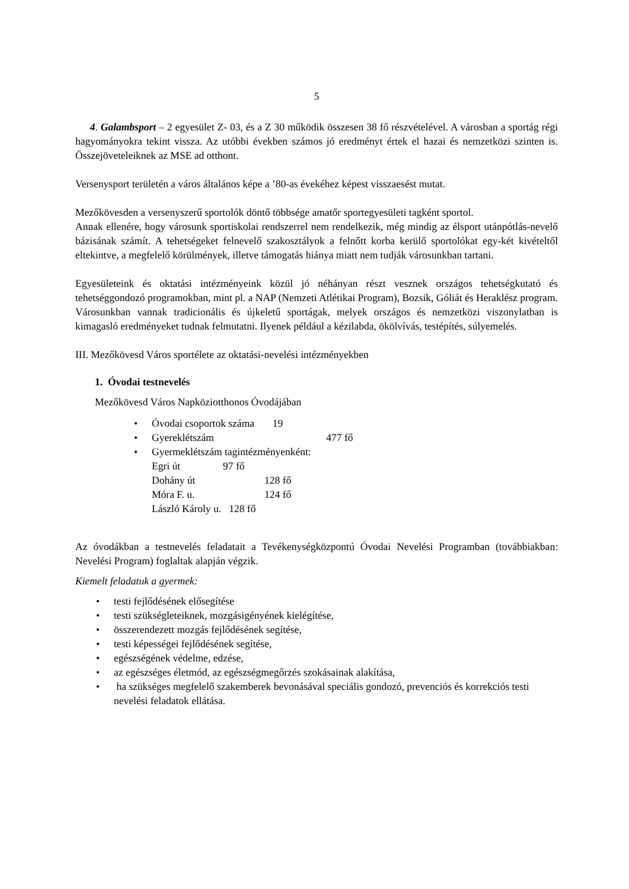5
4. Galambsport – 2 egyesület Z- 03, és a Z 30 működik összesen 38 fő részvételével. A városban a sportág régi hagyományokra tekint vissza. Az utóbbi években számos jó eredményt értek el hazai és nemzetközi szinten is. Összejöveteleiknek az MSE ad otthont.
Versenysport területén a város általános képe a ’80-as évekéhez képest visszaesést mutat.
Mezőkövesden a versenyszerű sportolók döntő többsége amatőr sportegyesületi tagként sportol.
Annak ellenére, hogy városunk sportiskolai rendszerrel nem rendelkezik, még mindig az élsport utánpótlás-nevelő bázisának számít. A tehetségeket felnevelő szakosztályok a felnőtt korba kerülő sportolókat egy-két kivételtől eltekintve, a megfelelő körülmények, illetve támogatás hiánya miatt nem tudják városunkban tartani.
Egyesületeink és oktatási intézményeink közül jó néhányan részt vesznek országos tehetségkutató és tehetséggondozó programokban, mint pl. a NAP (Nemzeti Atlétikai Program), Bozsik, Góliát és Heraklész program.
Városunkban vannak tradicionális és újkeletű sportágak, melyek országos és nemzetközi viszonylatban is kimagasló eredményeket tudnak felmutatni. Ilyenek például a kézilabda, ökölvívás, testépítés, súlyemelés.
III. Mezőkövesd Város sportélete az oktatási-nevelési intézményekben
1. Óvodai testnevelés
Mezőkövesd Város Napköziotthonos Óvodájában
Óvodai csoportok száma 19
Gyereklétszám 477 fő
Gyermeklétszám tagintézményenként:
| Egri út | 97 fő |
| Dohány út | 128 fő |
| Móra F. u. | 124 fő |
László Károly u. 128 fő
Az óvodákban a testnevelés feladatait a Tevékenységközpontú Óvodai Nevelési Programban (továbbiakban: Nevelési Program) foglaltak alapján végzik.
Kiemelt feladatuk a gyermek:
testi fejlődésének elősegítése
testi szükségleteiknek, mozgásigényének kielégítése,
összerendezett mozgás fejlődésének segítése,
testi képességei fejlődésének segítése,
egészségének védelme, edzése,
az egészséges életmód, az egészségmegőrzés szokásainak alakítása,
ha szükséges megfelelő szakemberek bevonásával speciális gondozó, prevenciós és korrekciós testi nevelési feladatok ellátása.